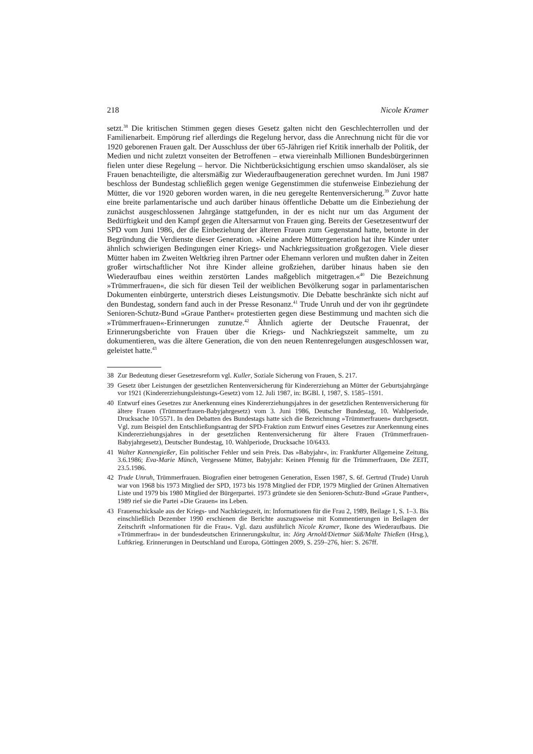218 Nicole Kramer
setzt.<sup>38</sup> Die kritischen Stimmen gegen dieses Gesetz galten nicht den Geschlechterrollen und der Familienarbeit. Empörung rief allerdings die Regelung hervor, dass die Anrechnung nicht für die vor 1920 geborenen Frauen galt. Der Ausschluss der über 65-Jährigen rief Kritik innerhalb der Politik, der Medien und nicht zuletzt vonseiten der Betroffenen – etwa viereinhalb Millionen Bundesbürgerinnen fielen unter diese Regelung – hervor. Die Nichtberücksichtigung erschien umso skandalöser, als sie Frauen benachteiligte, die altersmäßig zur Wiederaufbaugeneration gerechnet wurden. Im Juni 1987 beschloss der Bundestag schließlich gegen wenige Gegenstimmen die stufenweise Einbeziehung der Mütter, die vor 1920 geboren worden waren, in die neu geregelte Rentenversicherung.<sup>39</sup> Zuvor hatte eine breite parlamentarische und auch darüber hinaus öffentliche Debatte um die Einbeziehung der zunächst ausgeschlossenen Jahrgänge stattgefunden, in der es nicht nur um das Argument der Bedürftigkeit und den Kampf gegen die Altersarmut von Frauen ging. Bereits der Gesetzesentwurf der SPD vom Juni 1986, der die Einbeziehung der älteren Frauen zum Gegenstand hatte, betonte in der Begründung die Verdienste dieser Generation. »Keine andere Müttergeneration hat ihre Kinder unter ähnlich schwierigen Bedingungen einer Kriegs- und Nachkriegssituation großgezogen. Viele dieser Mütter haben im Zweiten Weltkrieg ihren Partner oder Ehemann verloren und mußten daher in Zeiten großer wirtschaftlicher Not ihre Kinder alleine großziehen, darüber hinaus haben sie den Wiederaufbau eines weithin zerstörten Landes maßgeblich mitgetragen.«<sup>40</sup> Die Bezeichnung »Trümmerfrauen«, die sich für diesen Teil der weiblichen Bevölkerung sogar in parlamentarischen Dokumenten einbürgerte, unterstrich dieses Leistungsmotiv. Die Debatte beschränkte sich nicht auf den Bundestag, sondern fand auch in der Presse Resonanz.<sup>41</sup> Trude Unruh und der von ihr gegründete Senioren-Schutz-Bund »Graue Panther« protestierten gegen diese Bestimmung und machten sich die »Trümmerfrauen«-Erinnerungen zunutze.<sup>42</sup> Ähnlich agierte der Deutsche Frauenrat, der Erinnerungsberichte von Frauen über die Kriegs- und Nachkriegszeit sammelte, um zu dokumentieren, was die ältere Generation, die von den neuen Rentenregelungen ausgeschlossen war, geleistet hatte.<sup>43</sup>
38 Zur Bedeutung dieser Gesetzesreform vgl. Kuller, Soziale Sicherung von Frauen, S. 217.
39 Gesetz über Leistungen der gesetzlichen Rentenversicherung für Kindererziehung an Mütter der Geburtsjahrgänge vor 1921 (Kindererziehungsleistungs-Gesetz) vom 12. Juli 1987, in: BGBl. I, 1987, S. 1585–1591.
40 Entwurf eines Gesetzes zur Anerkennung eines Kindererziehungsjahres in der gesetzlichen Rentenversicherung für ältere Frauen (Trümmerfrauen-Babyjahrgesetz) vom 3. Juni 1986, Deutscher Bundestag, 10. Wahlperiode, Drucksache 10/5571. In den Debatten des Bundestags hatte sich die Bezeichnung »Trümmerfrauen« durchgesetzt. Vgl. zum Beispiel den Entschließungsantrag der SPD-Fraktion zum Entwurf eines Gesetzes zur Anerkennung eines Kindererziehungsjahres in der gesetzlichen Rentenversicherung für ältere Frauen (Trümmerfrauen-Babyjahrgesetz), Deutscher Bundestag, 10. Wahlperiode, Drucksache 10/6433.
41 Walter Kannengießer, Ein politischer Fehler und sein Preis. Das »Babyjahr«, in: Frankfurter Allgemeine Zeitung, 3.6.1986; Eva-Marie Münch, Vergessene Mütter, Babyjahr: Keinen Pfennig für die Trümmerfrauen, Die ZEIT, 23.5.1986.
42 Trude Unruh, Trümmerfrauen. Biografien einer betrogenen Generation, Essen 1987, S. 6f. Gertrud (Trude) Unruh war von 1968 bis 1973 Mitglied der SPD, 1973 bis 1978 Mitglied der FDP, 1979 Mitglied der Grünen Alternativen Liste und 1979 bis 1980 Mitglied der Bürgerpartei. 1973 gründete sie den Senioren-Schutz-Bund »Graue Panther«, 1989 rief sie die Partei »Die Grauen« ins Leben.
43 Frauenschicksale aus der Kriegs- und Nachkriegszeit, in: Informationen für die Frau 2, 1989, Beilage 1, S. 1–3. Bis einschließlich Dezember 1990 erschienen die Berichte auszugsweise mit Kommentierungen in Beilagen der Zeitschrift »Informationen für die Frau«. Vgl. dazu ausführlich Nicole Kramer, Ikone des Wiederaufbaus. Die »Trümmerfrau« in der bundesdeutschen Erinnerungskultur, in: Jörg Arnold/Dietmar Süß/Malte Thießen (Hrsg.), Luftkrieg. Erinnerungen in Deutschland und Europa, Göttingen 2009, S. 259–276, hier: S. 267ff.